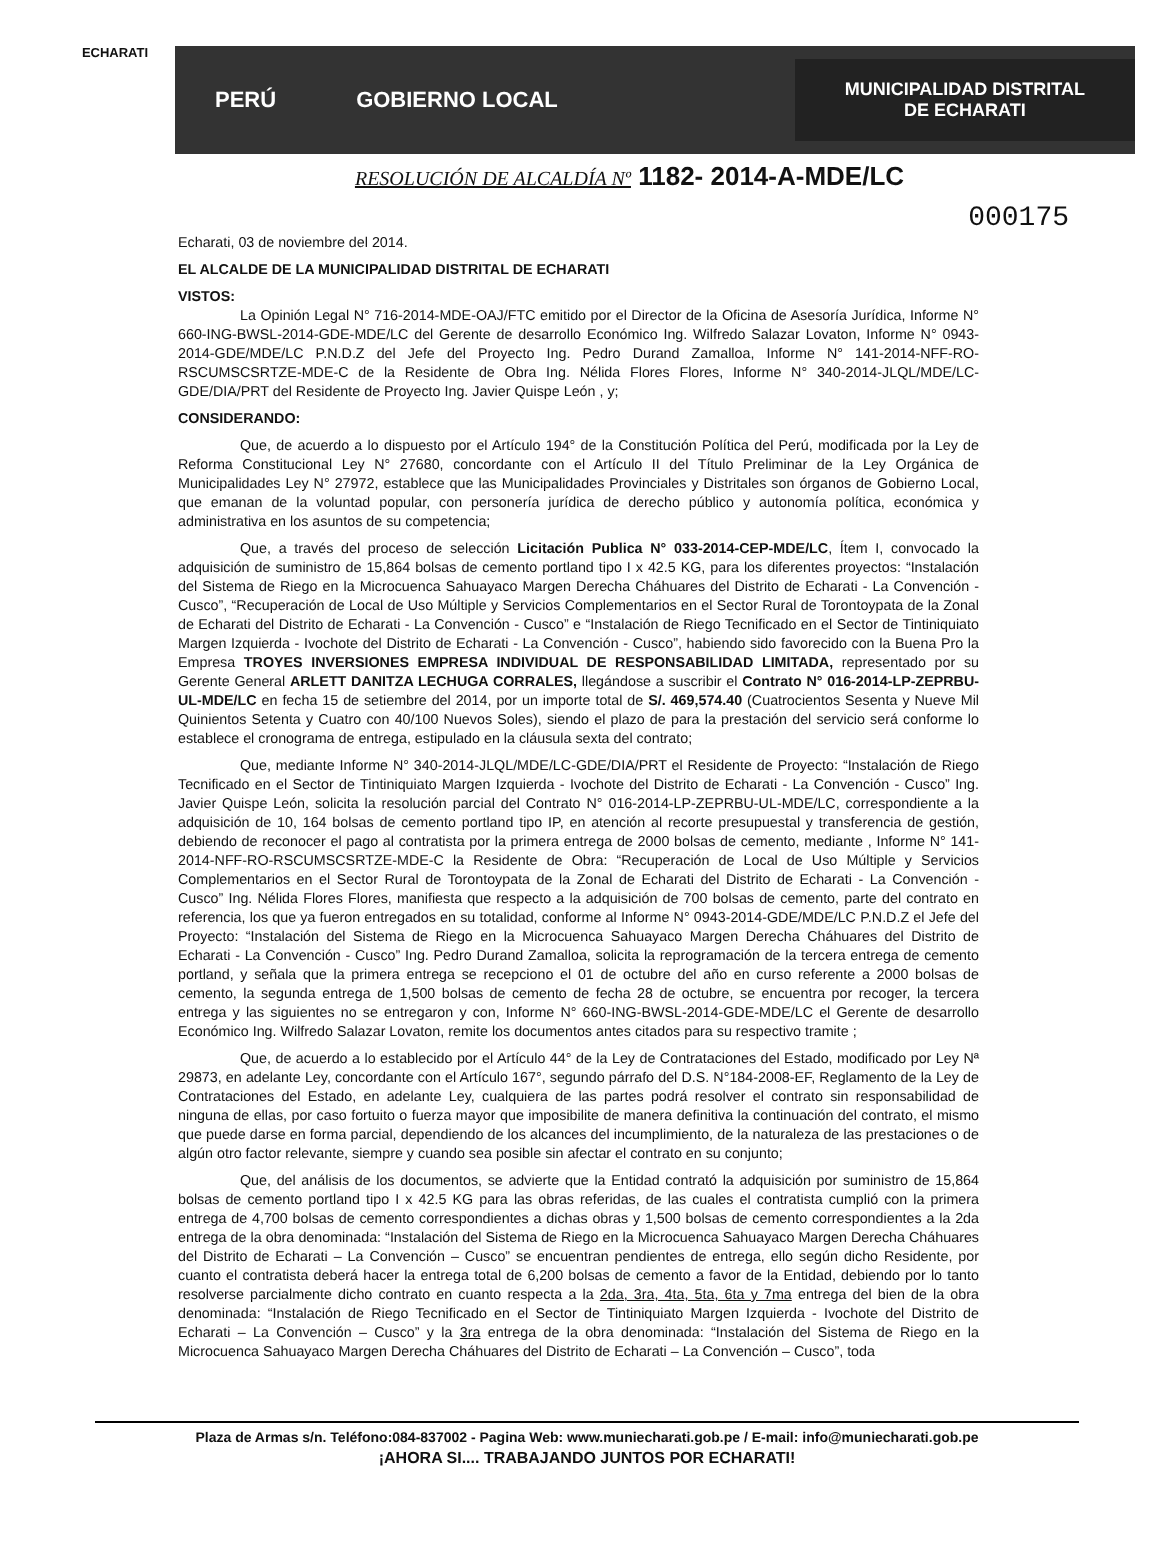ECHARATI
PERÚ GOBIERNO LOCAL
MUNICIPALIDAD DISTRITAL
DE ECHARATI
RESOLUCIÓN DE ALCALDÍA Nº 1182- 2014-A-MDE/LC
000175
Echarati, 03 de noviembre del 2014.
EL ALCALDE DE LA MUNICIPALIDAD DISTRITAL DE ECHARATI
VISTOS:
La Opinión Legal N° 716-2014-MDE-OAJ/FTC emitido por el Director de la Oficina de Asesoría Jurídica, Informe N° 660-ING-BWSL-2014-GDE-MDE/LC del Gerente de desarrollo Económico Ing. Wilfredo Salazar Lovaton, Informe N° 0943-2014-GDE/MDE/LC P.N.D.Z del Jefe del Proyecto Ing. Pedro Durand Zamalloa, Informe N° 141-2014-NFF-RO-RSCUMSCSRTZE-MDE-C de la Residente de Obra Ing. Nélida Flores Flores, Informe N° 340-2014-JLQL/MDE/LC-GDE/DIA/PRT del Residente de Proyecto Ing. Javier Quispe León , y;
CONSIDERANDO:
Que, de acuerdo a lo dispuesto por el Artículo 194° de la Constitución Política del Perú, modificada por la Ley de Reforma Constitucional Ley N° 27680, concordante con el Artículo II del Título Preliminar de la Ley Orgánica de Municipalidades Ley N° 27972, establece que las Municipalidades Provinciales y Distritales son órganos de Gobierno Local, que emanan de la voluntad popular, con personería jurídica de derecho público y autonomía política, económica y administrativa en los asuntos de su competencia;
Que, a través del proceso de selección Licitación Publica N° 033-2014-CEP-MDE/LC, Ítem I, convocado la adquisición de suministro de 15,864 bolsas de cemento portland tipo I x 42.5 KG, para los diferentes proyectos: “Instalación del Sistema de Riego en la Microcuenca Sahuayaco Margen Derecha Cháhuares del Distrito de Echarati - La Convención - Cusco”, “Recuperación de Local de Uso Múltiple y Servicios Complementarios en el Sector Rural de Torontoypata de la Zonal de Echarati del Distrito de Echarati - La Convención - Cusco” e “Instalación de Riego Tecnificado en el Sector de Tintiniquiato Margen Izquierda - Ivochote del Distrito de Echarati - La Convención - Cusco”, habiendo sido favorecido con la Buena Pro la Empresa TROYES INVERSIONES EMPRESA INDIVIDUAL DE RESPONSABILIDAD LIMITADA, representado por su Gerente General ARLETT DANITZA LECHUGA CORRALES, llegándose a suscribir el Contrato N° 016-2014-LP-ZEPRBU-UL-MDE/LC en fecha 15 de setiembre del 2014, por un importe total de S/. 469,574.40 (Cuatrocientos Sesenta y Nueve Mil Quinientos Setenta y Cuatro con 40/100 Nuevos Soles), siendo el plazo de para la prestación del servicio será conforme lo establece el cronograma de entrega, estipulado en la cláusula sexta del contrato;
Que, mediante Informe N° 340-2014-JLQL/MDE/LC-GDE/DIA/PRT el Residente de Proyecto: “Instalación de Riego Tecnificado en el Sector de Tintiniquiato Margen Izquierda - Ivochote del Distrito de Echarati - La Convención - Cusco” Ing. Javier Quispe León, solicita la resolución parcial del Contrato N° 016-2014-LP-ZEPRBU-UL-MDE/LC, correspondiente a la adquisición de 10, 164 bolsas de cemento portland tipo IP, en atención al recorte presupuestal y transferencia de gestión, debiendo de reconocer el pago al contratista por la primera entrega de 2000 bolsas de cemento, mediante , Informe N° 141-2014-NFF-RO-RSCUMSCSRTZE-MDE-C la Residente de Obra: “Recuperación de Local de Uso Múltiple y Servicios Complementarios en el Sector Rural de Torontoypata de la Zonal de Echarati del Distrito de Echarati - La Convención - Cusco” Ing. Nélida Flores Flores, manifiesta que respecto a la adquisición de 700 bolsas de cemento, parte del contrato en referencia, los que ya fueron entregados en su totalidad, conforme al Informe N° 0943-2014-GDE/MDE/LC P.N.D.Z el Jefe del Proyecto: “Instalación del Sistema de Riego en la Microcuenca Sahuayaco Margen Derecha Cháhuares del Distrito de Echarati - La Convención - Cusco” Ing. Pedro Durand Zamalloa, solicita la reprogramación de la tercera entrega de cemento portland, y señala que la primera entrega se recepciono el 01 de octubre del año en curso referente a 2000 bolsas de cemento, la segunda entrega de 1,500 bolsas de cemento de fecha 28 de octubre, se encuentra por recoger, la tercera entrega y las siguientes no se entregaron y con, Informe N° 660-ING-BWSL-2014-GDE-MDE/LC el Gerente de desarrollo Económico Ing. Wilfredo Salazar Lovaton, remite los documentos antes citados para su respectivo tramite ;
Que, de acuerdo a lo establecido por el Artículo 44° de la Ley de Contrataciones del Estado, modificado por Ley Nª 29873, en adelante Ley, concordante con el Artículo 167°, segundo párrafo del D.S. N°184-2008-EF, Reglamento de la Ley de Contrataciones del Estado, en adelante Ley, cualquiera de las partes podrá resolver el contrato sin responsabilidad de ninguna de ellas, por caso fortuito o fuerza mayor que imposibilite de manera definitiva la continuación del contrato, el mismo que puede darse en forma parcial, dependiendo de los alcances del incumplimiento, de la naturaleza de las prestaciones o de algún otro factor relevante, siempre y cuando sea posible sin afectar el contrato en su conjunto;
Que, del análisis de los documentos, se advierte que la Entidad contrató la adquisición por suministro de 15,864 bolsas de cemento portland tipo I x 42.5 KG para las obras referidas, de las cuales el contratista cumplió con la primera entrega de 4,700 bolsas de cemento correspondientes a dichas obras y 1,500 bolsas de cemento correspondientes a la 2da entrega de la obra denominada: “Instalación del Sistema de Riego en la Microcuenca Sahuayaco Margen Derecha Cháhuares del Distrito de Echarati – La Convención – Cusco” se encuentran pendientes de entrega, ello según dicho Residente, por cuanto el contratista deberá hacer la entrega total de 6,200 bolsas de cemento a favor de la Entidad, debiendo por lo tanto resolverse parcialmente dicho contrato en cuanto respecta a la 2da, 3ra, 4ta, 5ta, 6ta y 7ma entrega del bien de la obra denominada: “Instalación de Riego Tecnificado en el Sector de Tintiniquiato Margen Izquierda - Ivochote del Distrito de Echarati – La Convención – Cusco” y la 3ra entrega de la obra denominada: “Instalación del Sistema de Riego en la Microcuenca Sahuayaco Margen Derecha Cháhuares del Distrito de Echarati – La Convención – Cusco”, toda
Plaza de Armas s/n. Teléfono:084-837002 - Pagina Web: www.muniecharati.gob.pe / E-mail: info@muniecharati.gob.pe
¡AHORA SI.... TRABAJANDO JUNTOS POR ECHARATI!